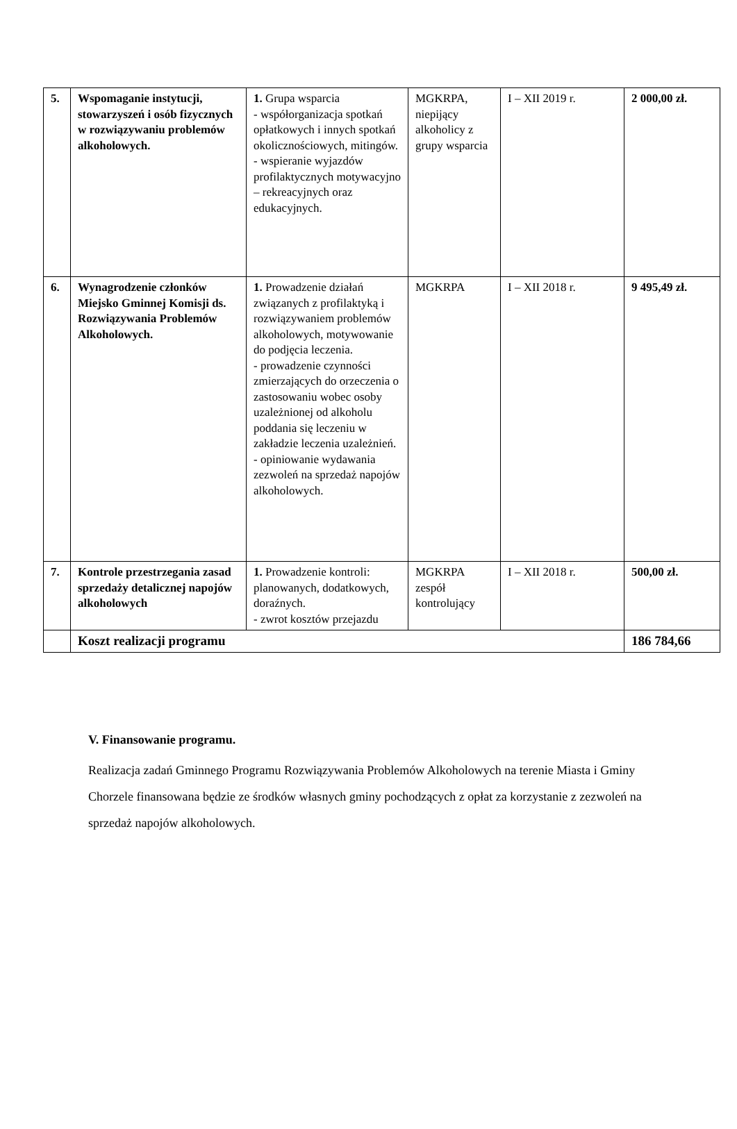| 5. | Wspomaganie instytucji, stowarzyszeń i osób fizycznych w rozwiązywaniu problemów alkoholowych. | 1. Grupa wsparcia - współorganizacja spotkań opłatkowych i innych spotkań okolicznościowych, mitingów. - wspieranie wyjazdów profilaktycznych motywacyjno – rekreacyjnych oraz edukacyjnych. | MGKRPA, niepijący alkoholicy z grupy wsparcia | I – XII 2019 r. | 2 000,00 zł. |
| 6. | Wynagrodzenie członków Miejsko Gminnej Komisji ds. Rozwiązywania Problemów Alkoholowych. | 1. Prowadzenie działań związanych z profilaktyką i rozwiązywaniem problemów alkoholowych, motywowanie do podjęcia leczenia. - prowadzenie czynności zmierzających do orzeczenia o zastosowaniu wobec osoby uzależnionej od alkoholu poddania się leczeniu w zakładzie leczenia uzależnień. - opiniowanie wydawania zezwoleń na sprzedaż napojów alkoholowych. | MGKRPA | I – XII 2018 r. | 9 495,49 zł. |
| 7. | Kontrole przestrzegania zasad sprzedaży detalicznej napojów alkoholowych | 1. Prowadzenie kontroli: planowanych, dodatkowych, doraźnych. - zwrot kosztów przejazdu | MGKRPA zespół kontrolujący | I – XII 2018 r. | 500,00 zł. |
| | Koszt realizacji programu | | | | 186 784,66 |
V. Finansowanie programu.
Realizacja zadań Gminnego Programu Rozwiązywania Problemów Alkoholowych na terenie Miasta i Gminy Chorzele finansowana będzie ze środków własnych gminy pochodzących z opłat za korzystanie z zezwoleń na sprzedaż napojów alkoholowych.